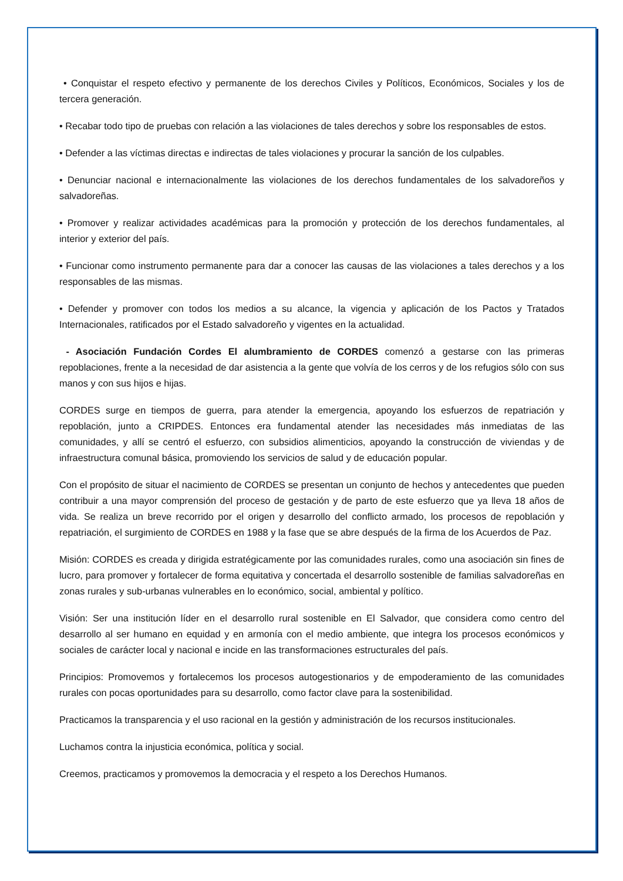• Conquistar el respeto efectivo y permanente de los derechos Civiles y Políticos, Económicos, Sociales y los de tercera generación.
• Recabar todo tipo de pruebas con relación a las violaciones de tales derechos y sobre los responsables de estos.
• Defender a las víctimas directas e indirectas de tales violaciones y procurar la sanción de los culpables.
• Denunciar nacional e internacionalmente las violaciones de los derechos fundamentales de los salvadoreños y salvadoreñas.
• Promover y realizar actividades académicas para la promoción y protección de los derechos fundamentales, al interior y exterior del país.
• Funcionar como instrumento permanente para dar a conocer las causas de las violaciones a tales derechos y a los responsables de las mismas.
• Defender y promover con todos los medios a su alcance, la vigencia y aplicación de los Pactos y Tratados Internacionales, ratificados por el Estado salvadoreño y vigentes en la actualidad.
- Asociación Fundación Cordes El alumbramiento de CORDES comenzó a gestarse con las primeras repoblaciones, frente a la necesidad de dar asistencia a la gente que volvía de los cerros y de los refugios sólo con sus manos y con sus hijos e hijas.
CORDES surge en tiempos de guerra, para atender la emergencia, apoyando los esfuerzos de repatriación y repoblación, junto a CRIPDES. Entonces era fundamental atender las necesidades más inmediatas de las comunidades, y allí se centró el esfuerzo, con subsidios alimenticios, apoyando la construcción de viviendas y de infraestructura comunal básica, promoviendo los servicios de salud y de educación popular.
Con el propósito de situar el nacimiento de CORDES se presentan un conjunto de hechos y antecedentes que pueden contribuir a una mayor comprensión del proceso de gestación y de parto de este esfuerzo que ya lleva 18 años de vida. Se realiza un breve recorrido por el origen y desarrollo del conflicto armado, los procesos de repoblación y repatriación, el surgimiento de CORDES en 1988 y la fase que se abre después de la firma de los Acuerdos de Paz.
Misión: CORDES es creada y dirigida estratégicamente por las comunidades rurales, como una asociación sin fines de lucro, para promover y fortalecer de forma equitativa y concertada el desarrollo sostenible de familias salvadoreñas en zonas rurales y sub-urbanas vulnerables en lo económico, social, ambiental y político.
Visión: Ser una institución líder en el desarrollo rural sostenible en El Salvador, que considera como centro del desarrollo al ser humano en equidad y en armonía con el medio ambiente, que integra los procesos económicos y sociales de carácter local y nacional e incide en las transformaciones estructurales del país.
Principios: Promovemos y fortalecemos los procesos autogestionarios y de empoderamiento de las comunidades rurales con pocas oportunidades para su desarrollo, como factor clave para la sostenibilidad.
Practicamos la transparencia y el uso racional en la gestión y administración de los recursos institucionales.
Luchamos contra la injusticia económica, política y social.
Creemos, practicamos y promovemos la democracia y el respeto a los Derechos Humanos.